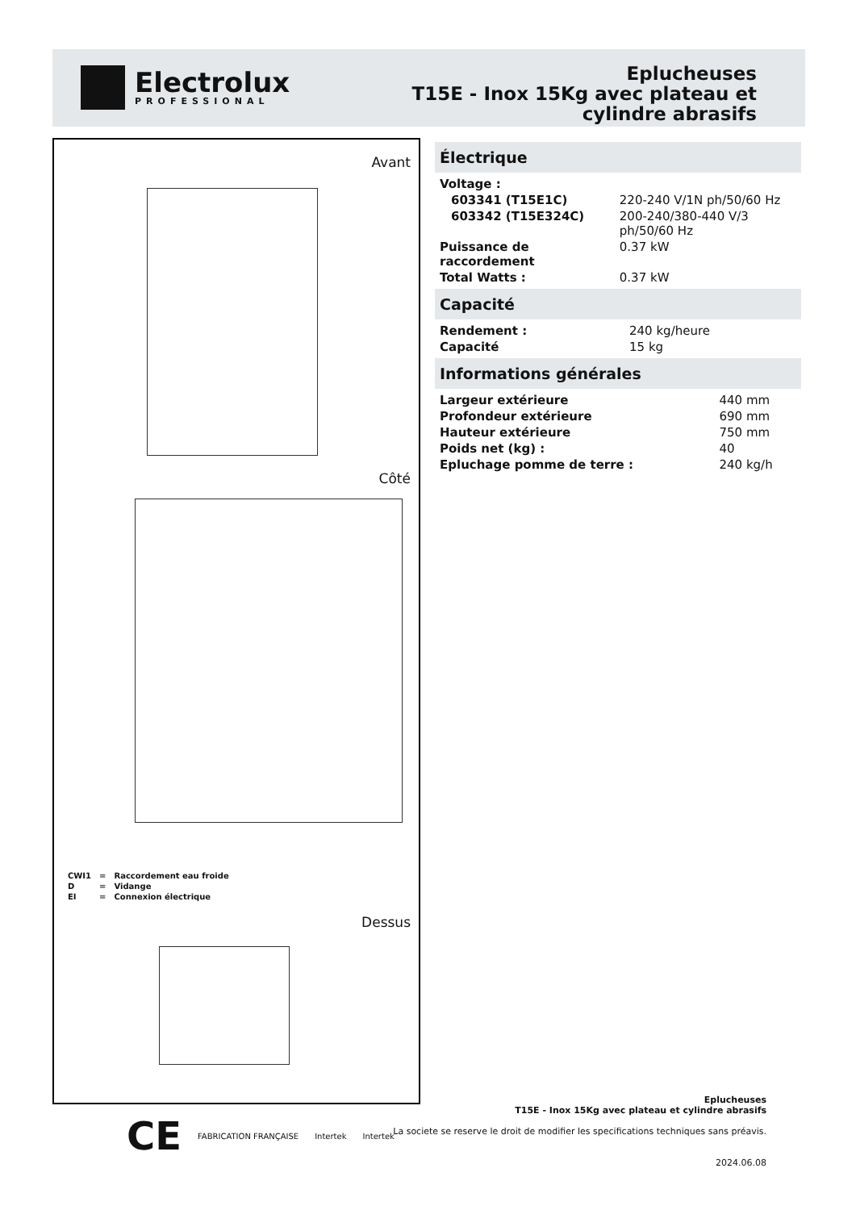Electrolux
PROFESSIONAL
Eplucheuses
T15E - Inox 15Kg avec plateau et
cylindre abrasifs
Avant
Côté
| CWI1 | = | Raccordement eau froide |
| D | = | Vidange |
| EI | = | Connexion électrique |
Dessus
Électrique
| Voltage : | |
| 603341 (T15E1C) | 220-240 V/1N ph/50/60 Hz |
| 603342 (T15E324C) | 200-240/380-440 V/3 ph/50/60 Hz |
| Puissance de raccordement | 0.37 kW |
| Total Watts : | 0.37 kW |
Capacité
| Rendement : | 240 kg/heure |
| Capacité | 15 kg |
Informations générales
| Largeur extérieure | 440 mm |
| Profondeur extérieure | 690 mm |
| Hauteur extérieure | 750 mm |
| Poids net (kg) : | 40 |
| Epluchage pomme de terre : | 240 kg/h |
Eplucheuses
T15E - Inox 15Kg avec plateau et cylindre abrasifs
La societe se reserve le droit de modifier les specifications techniques sans préavis.
2024.06.08
CE FABRICATION FRANÇAISE Intertek Intertek